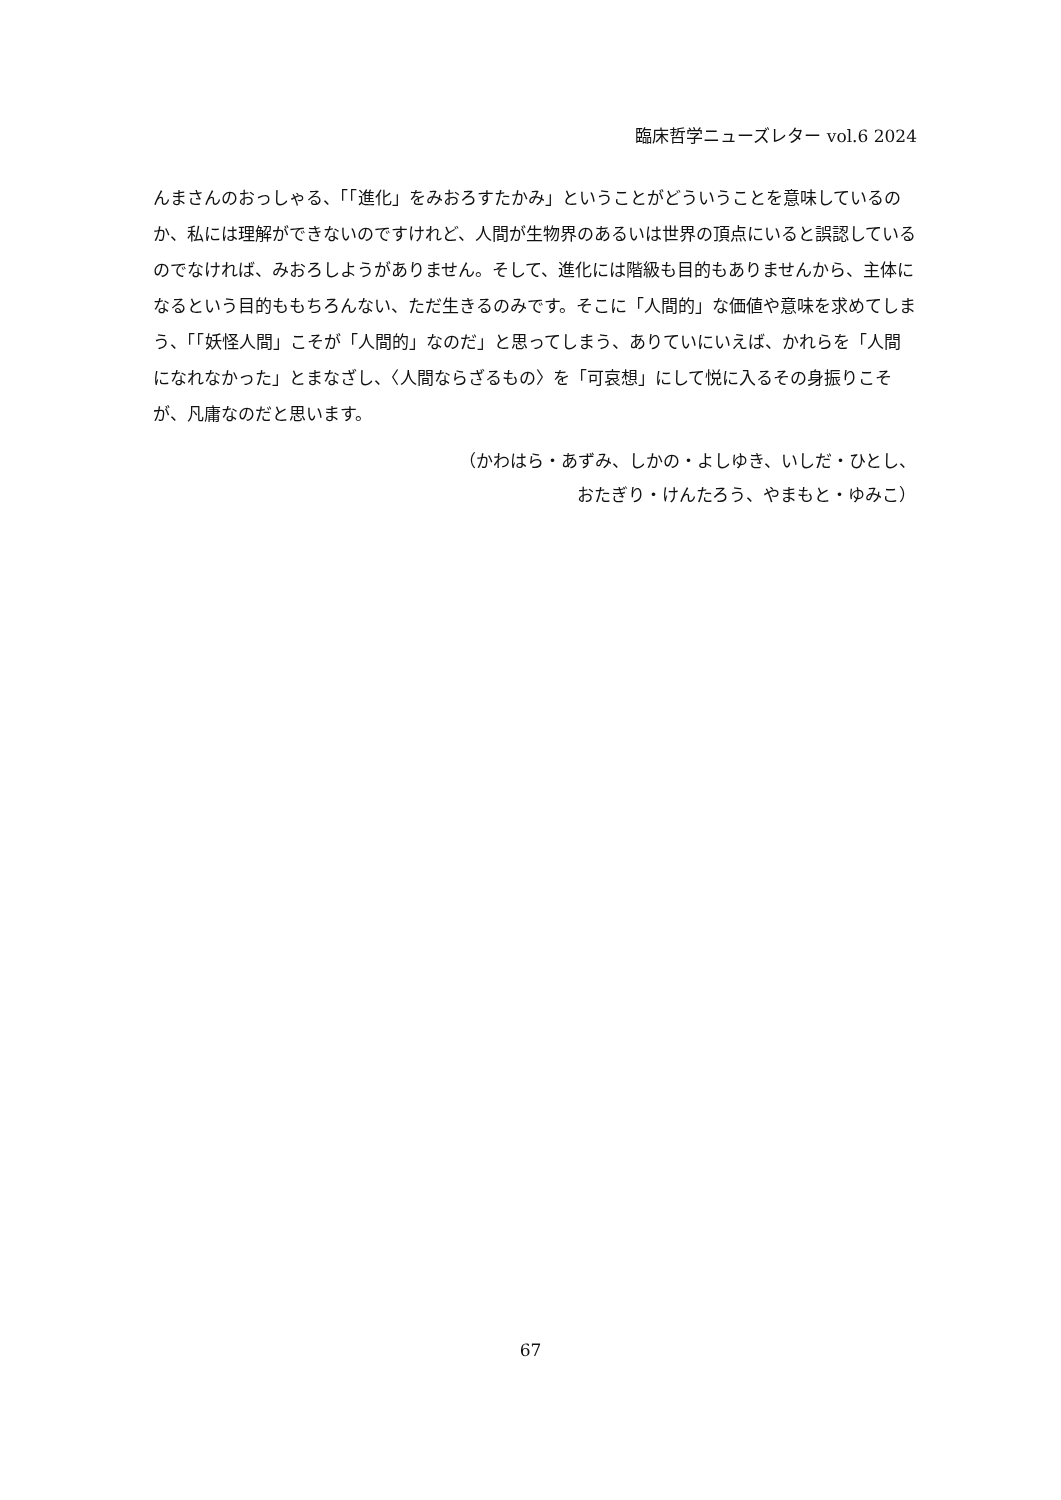臨床哲学ニューズレター vol.6 2024
んまさんのおっしゃる、「「進化」をみおろすたかみ」ということがどういうことを意味しているのか、私には理解ができないのですけれど、人間が生物界のあるいは世界の頂点にいると誤認しているのでなければ、みおろしようがありません。そして、進化には階級も目的もありませんから、主体になるという目的ももちろんない、ただ生きるのみです。そこに「人間的」な価値や意味を求めてしまう、「「妖怪人間」こそが「人間的」なのだ」と思ってしまう、ありていにいえば、かれらを「人間になれなかった」とまなざし、〈人間ならざるもの〉を「可哀想」にして悦に入るその身振りこそが、凡庸なのだと思います。
（かわはら・あずみ、しかの・よしゆき、いしだ・ひとし、
おたぎり・けんたろう、やまもと・ゆみこ）
67